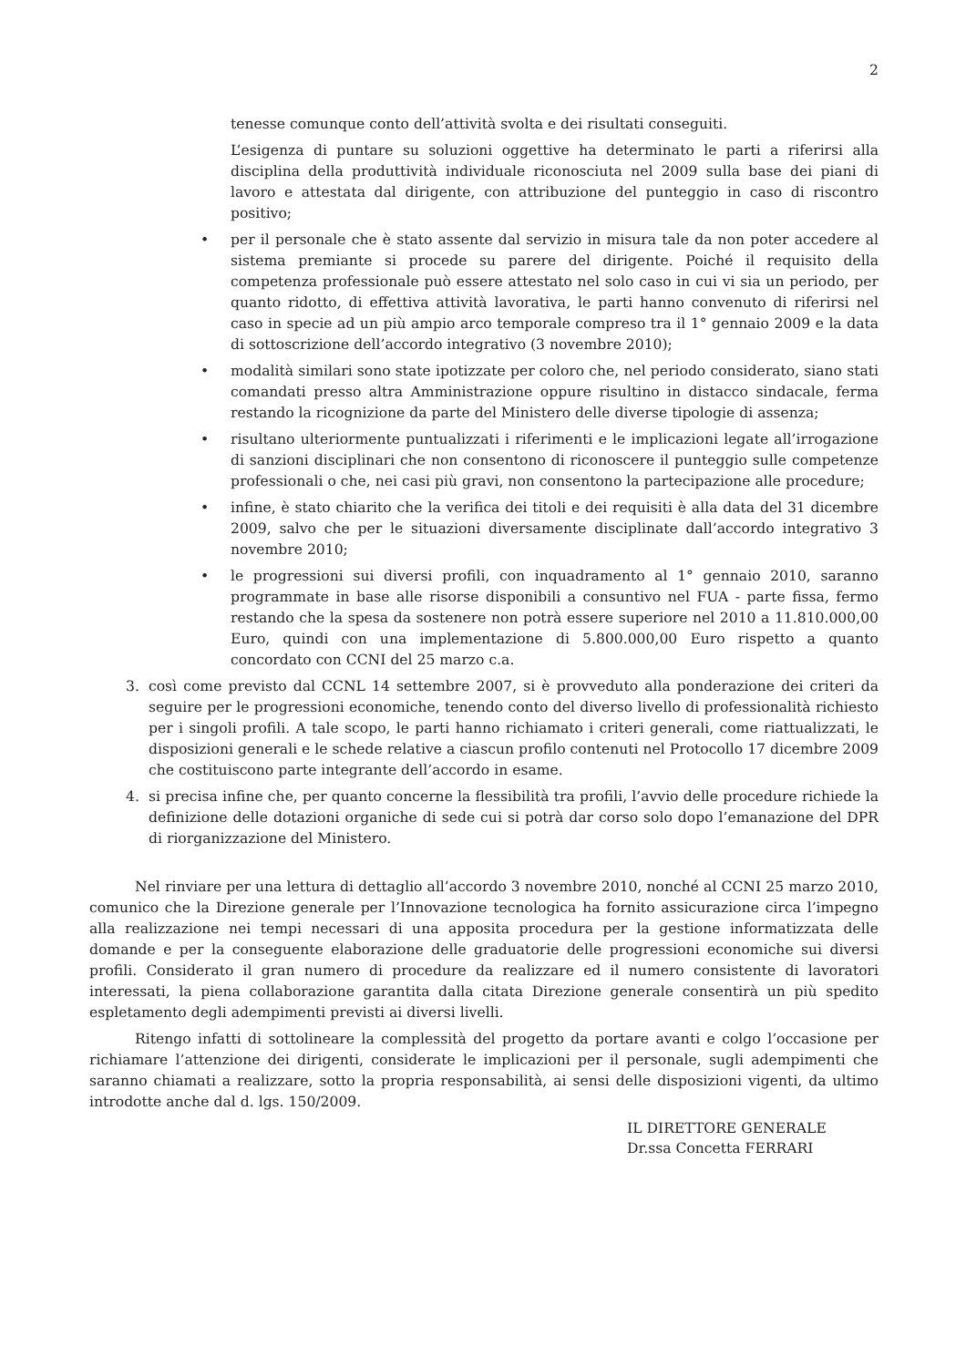2
tenesse comunque conto dell’attività svolta e dei risultati conseguiti.
L’esigenza di puntare su soluzioni oggettive ha determinato le parti a riferirsi alla disciplina della produttività individuale riconosciuta nel 2009 sulla base dei piani di lavoro e attestata dal dirigente, con attribuzione del punteggio in caso di riscontro positivo;
• per il personale che è stato assente dal servizio in misura tale da non poter accedere al sistema premiante si procede su parere del dirigente. Poiché il requisito della competenza professionale può essere attestato nel solo caso in cui vi sia un periodo, per quanto ridotto, di effettiva attività lavorativa, le parti hanno convenuto di riferirsi nel caso in specie ad un più ampio arco temporale compreso tra il 1° gennaio 2009 e la data di sottoscrizione dell’accordo integrativo (3 novembre 2010);
• modalità similari sono state ipotizzate per coloro che, nel periodo considerato, siano stati comandati presso altra Amministrazione oppure risultino in distacco sindacale, ferma restando la ricognizione da parte del Ministero delle diverse tipologie di assenza;
• risultano ulteriormente puntualizzati i riferimenti e le implicazioni legate all’irrogazione di sanzioni disciplinari che non consentono di riconoscere il punteggio sulle competenze professionali o che, nei casi più gravi, non consentono la partecipazione alle procedure;
• infine, è stato chiarito che la verifica dei titoli e dei requisiti è alla data del 31 dicembre 2009, salvo che per le situazioni diversamente disciplinate dall’accordo integrativo 3 novembre 2010;
• le progressioni sui diversi profili, con inquadramento al 1° gennaio 2010, saranno programmate in base alle risorse disponibili a consuntivo nel FUA - parte fissa, fermo restando che la spesa da sostenere non potrà essere superiore nel 2010 a 11.810.000,00 Euro, quindi con una implementazione di 5.800.000,00 Euro rispetto a quanto concordato con CCNI del 25 marzo c.a.
3. così come previsto dal CCNL 14 settembre 2007, si è provveduto alla ponderazione dei criteri da seguire per le progressioni economiche, tenendo conto del diverso livello di professionalità richiesto per i singoli profili. A tale scopo, le parti hanno richiamato i criteri generali, come riattualizzati, le disposizioni generali e le schede relative a ciascun profilo contenuti nel Protocollo 17 dicembre 2009 che costituiscono parte integrante dell’accordo in esame.
4. si precisa infine che, per quanto concerne la flessibilità tra profili, l’avvio delle procedure richiede la definizione delle dotazioni organiche di sede cui si potrà dar corso solo dopo l’emanazione del DPR di riorganizzazione del Ministero.
Nel rinviare per una lettura di dettaglio all’accordo 3 novembre 2010, nonché al CCNI 25 marzo 2010, comunico che la Direzione generale per l’Innovazione tecnologica ha fornito assicurazione circa l’impegno alla realizzazione nei tempi necessari di una apposita procedura per la gestione informatizzata delle domande e per la conseguente elaborazione delle graduatorie delle progressioni economiche sui diversi profili. Considerato il gran numero di procedure da realizzare ed il numero consistente di lavoratori interessati, la piena collaborazione garantita dalla citata Direzione generale consentirà un più spedito espletamento degli adempimenti previsti ai diversi livelli.
Ritengo infatti di sottolineare la complessità del progetto da portare avanti e colgo l’occasione per richiamare l’attenzione dei dirigenti, considerate le implicazioni per il personale, sugli adempimenti che saranno chiamati a realizzare, sotto la propria responsabilità, ai sensi delle disposizioni vigenti, da ultimo introdotte anche dal d. lgs. 150/2009.
IL DIRETTORE GENERALE
Dr.ssa Concetta FERRARI